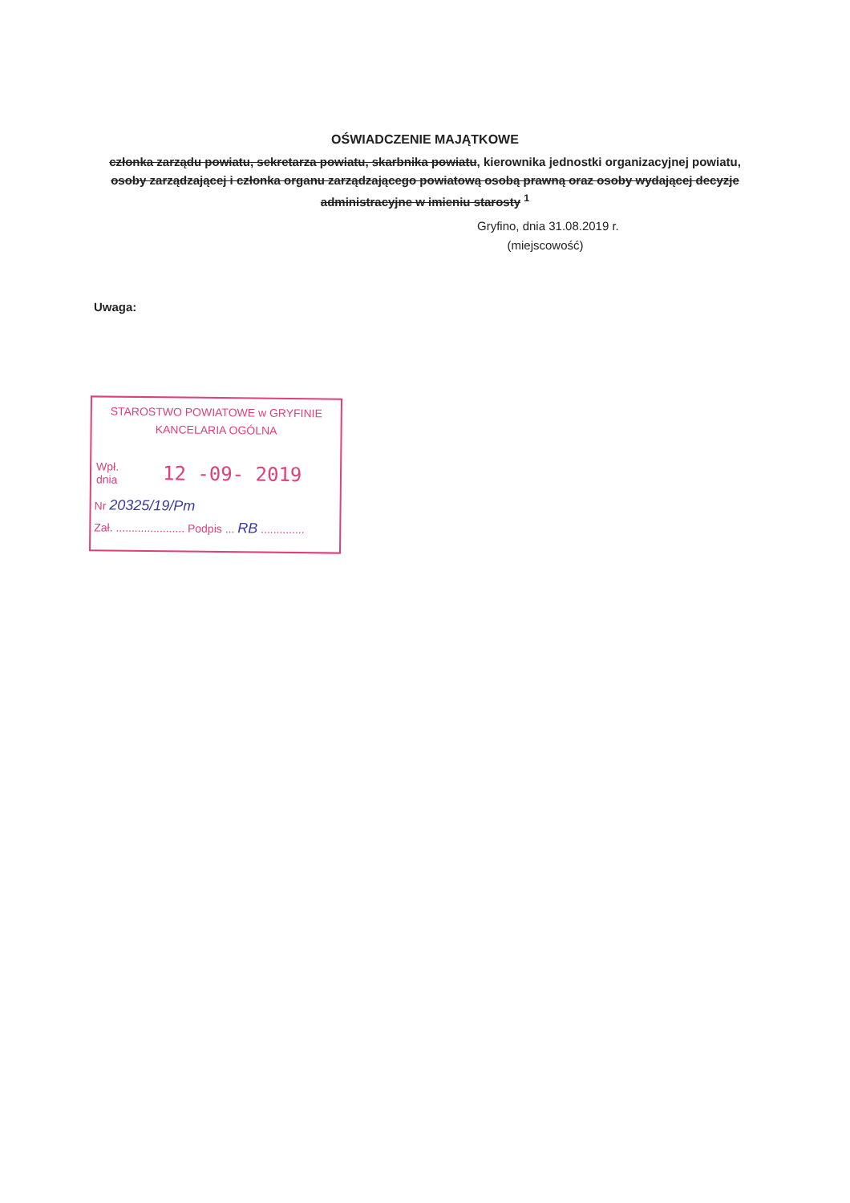OŚWIADCZENIE MAJĄTKOWE
członka zarządu powiatu, sekretarza powiatu, skarbnika powiatu, kierownika jednostki organizacyjnej powiatu, osoby zarządzającej i członka organu zarządzającego powiatową osobą prawną oraz osoby wydającej decyzje administracyjne w imieniu starosty <sup>1</sup>
Gryfino, dnia 31.08.2019 r.
(miejscowość)
Uwaga:
STAROSTWO POWIATOWE w GRYFINIE
KANCELARIA OGÓLNA
Wpł.
dnia
12 -09- 2019
Nr 20325/19/Pm
Zał. ...................... Podpis ... RB ..............